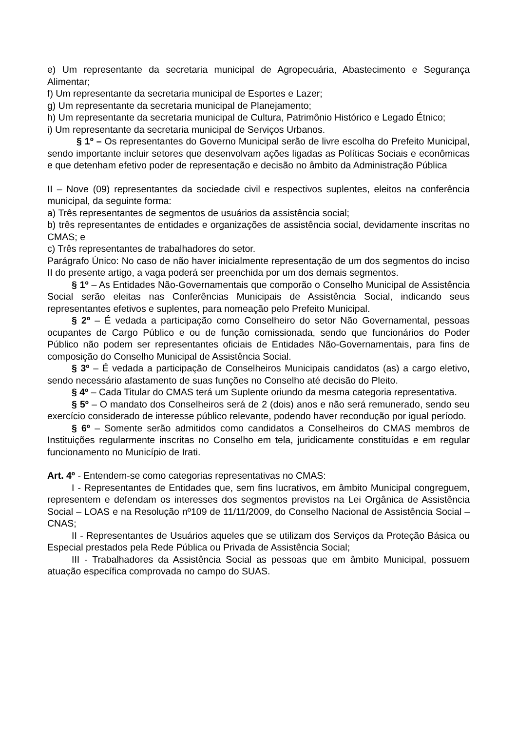e) Um representante da secretaria municipal de Agropecuária, Abastecimento e Segurança Alimentar;
f) Um representante da secretaria municipal de Esportes e Lazer;
g) Um representante da secretaria municipal de Planejamento;
h) Um representante da secretaria municipal de Cultura, Patrimônio Histórico e Legado Étnico;
i) Um representante da secretaria municipal de Serviços Urbanos.
§ 1º – Os representantes do Governo Municipal serão de livre escolha do Prefeito Municipal, sendo importante incluir setores que desenvolvam ações ligadas as Políticas Sociais e econômicas e que detenham efetivo poder de representação e decisão no âmbito da Administração Pública
II – Nove (09) representantes da sociedade civil e respectivos suplentes, eleitos na conferência municipal, da seguinte forma:
a) Três representantes de segmentos de usuários da assistência social;
b) três representantes de entidades e organizações de assistência social, devidamente inscritas no CMAS; e
c) Três representantes de trabalhadores do setor.
Parágrafo Único: No caso de não haver inicialmente representação de um dos segmentos do inciso II do presente artigo, a vaga poderá ser preenchida por um dos demais segmentos.
§ 1º – As Entidades Não-Governamentais que comporão o Conselho Municipal de Assistência Social serão eleitas nas Conferências Municipais de Assistência Social, indicando seus representantes efetivos e suplentes, para nomeação pelo Prefeito Municipal.
§ 2º – É vedada a participação como Conselheiro do setor Não Governamental, pessoas ocupantes de Cargo Público e ou de função comissionada, sendo que funcionários do Poder Público não podem ser representantes oficiais de Entidades Não-Governamentais, para fins de composição do Conselho Municipal de Assistência Social.
§ 3º – É vedada a participação de Conselheiros Municipais candidatos (as) a cargo eletivo, sendo necessário afastamento de suas funções no Conselho até decisão do Pleito.
§ 4º – Cada Titular do CMAS terá um Suplente oriundo da mesma categoria representativa.
§ 5º – O mandato dos Conselheiros será de 2 (dois) anos e não será remunerado, sendo seu exercício considerado de interesse público relevante, podendo haver recondução por igual período.
§ 6º – Somente serão admitidos como candidatos a Conselheiros do CMAS membros de Instituições regularmente inscritas no Conselho em tela, juridicamente constituídas e em regular funcionamento no Município de Irati.
Art. 4º - Entendem-se como categorias representativas no CMAS:
I - Representantes de Entidades que, sem fins lucrativos, em âmbito Municipal congreguem, representem e defendam os interesses dos segmentos previstos na Lei Orgânica de Assistência Social – LOAS e na Resolução nº109 de 11/11/2009, do Conselho Nacional de Assistência Social – CNAS;
II - Representantes de Usuários aqueles que se utilizam dos Serviços da Proteção Básica ou Especial prestados pela Rede Pública ou Privada de Assistência Social;
III - Trabalhadores da Assistência Social as pessoas que em âmbito Municipal, possuem atuação específica comprovada no campo do SUAS.